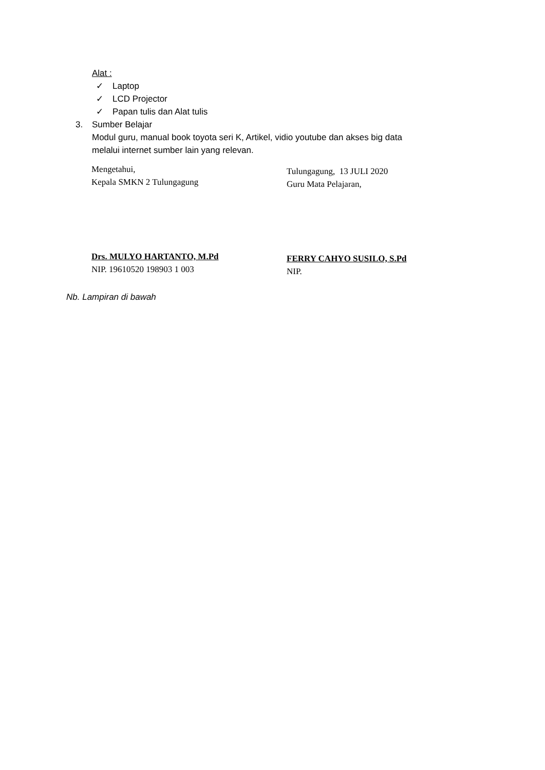Alat :
✓ Laptop
✓ LCD Projector
✓ Papan tulis dan Alat tulis
3. Sumber Belajar
Modul guru, manual book toyota seri K, Artikel, vidio youtube dan akses big data
melalui internet sumber lain yang relevan.
Mengetahui,
Kepala SMKN 2 Tulungagung
Drs. MULYO HARTANTO, M.Pd
NIP. 19610520 198903 1 003
Tulungagung, 13 JULI 2020
Guru Mata Pelajaran,
FERRY CAHYO SUSILO, S.Pd
NIP.
Nb. Lampiran di bawah